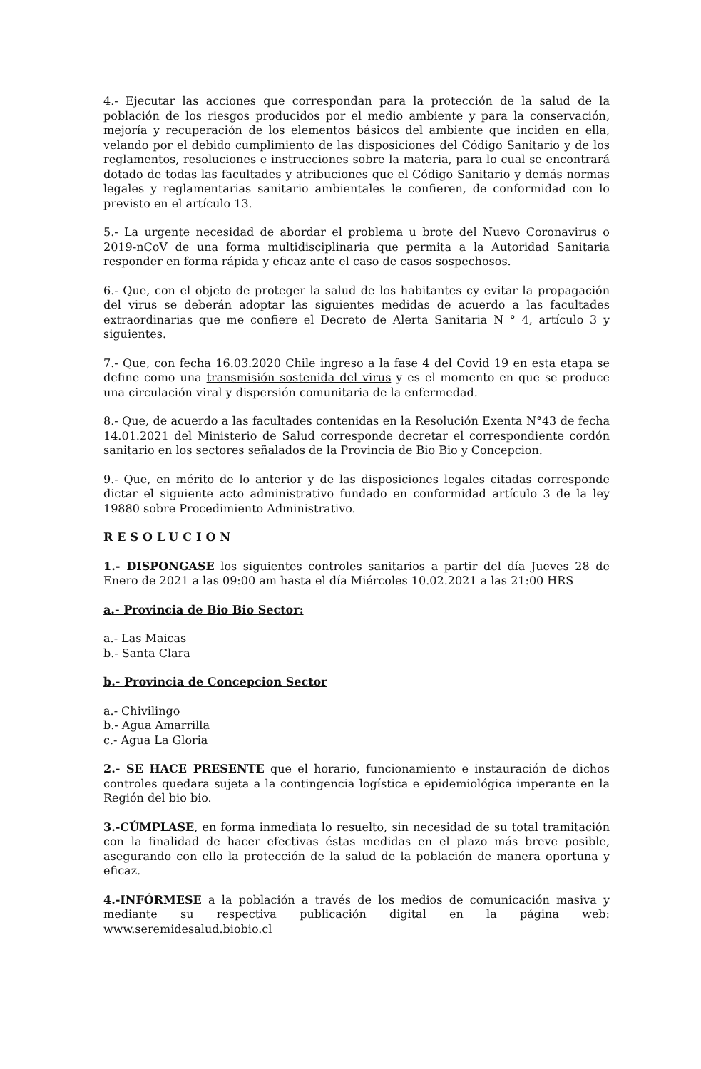4.- Ejecutar las acciones que correspondan para la protección de la salud de la población de los riesgos producidos por el medio ambiente y para la conservación, mejoría y recuperación de los elementos básicos del ambiente que inciden en ella, velando por el debido cumplimiento de las disposiciones del Código Sanitario y de los reglamentos, resoluciones e instrucciones sobre la materia, para lo cual se encontrará dotado de todas las facultades y atribuciones que el Código Sanitario y demás normas legales y reglamentarias sanitario ambientales le confieren, de conformidad con lo previsto en el artículo 13.
5.- La urgente necesidad de abordar el problema u brote del Nuevo Coronavirus o 2019-nCoV de una forma multidisciplinaria que permita a la Autoridad Sanitaria responder en forma rápida y eficaz ante el caso de casos sospechosos.
6.- Que, con el objeto de proteger la salud de los habitantes cy evitar la propagación del virus se deberán adoptar las siguientes medidas de acuerdo a las facultades extraordinarias que me confiere el Decreto de Alerta Sanitaria N ° 4, artículo 3 y siguientes.
7.- Que, con fecha 16.03.2020 Chile ingreso a la fase 4 del Covid 19 en esta etapa se define como una transmisión sostenida del virus y es el momento en que se produce una circulación viral y dispersión comunitaria de la enfermedad.
8.- Que, de acuerdo a las facultades contenidas en la Resolución Exenta N°43 de fecha 14.01.2021 del Ministerio de Salud corresponde decretar el correspondiente cordón sanitario en los sectores señalados de la Provincia de Bio Bio y Concepcion.
9.- Que, en mérito de lo anterior y de las disposiciones legales citadas corresponde dictar el siguiente acto administrativo fundado en conformidad artículo 3 de la ley 19880 sobre Procedimiento Administrativo.
RESOLUCION
1.- DISPONGASE los siguientes controles sanitarios a partir del día Jueves 28 de Enero de 2021 a las 09:00 am hasta el día Miércoles 10.02.2021 a las 21:00 HRS
a.- Provincia de Bio Bio Sector:
a.- Las Maicas
b.- Santa Clara
b.- Provincia de Concepcion Sector
a.- Chivilingo
b.- Agua Amarrilla
c.- Agua La Gloria
2.- SE HACE PRESENTE que el horario, funcionamiento e instauración de dichos controles quedara sujeta a la contingencia logística e epidemiológica imperante en la Región del bio bio.
3.-CÚMPLASE, en forma inmediata lo resuelto, sin necesidad de su total tramitación con la finalidad de hacer efectivas éstas medidas en el plazo más breve posible, asegurando con ello la protección de la salud de la población de manera oportuna y eficaz.
4.-INFÓRMESE a la población a través de los medios de comunicación masiva y mediante su respectiva publicación digital en la página web: www.seremidesalud.biobio.cl